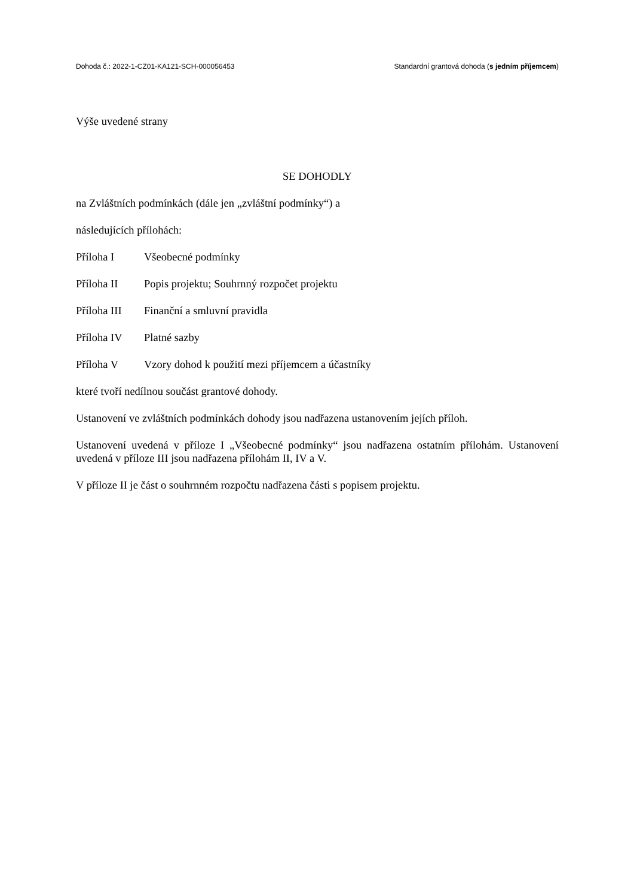Dohoda č.: 2022-1-CZ01-KA121-SCH-000056453 Standardní grantová dohoda (s jedním příjemcem)
Výše uvedené strany
SE DOHODLY
na Zvláštních podmínkách (dále jen „zvláštní podmínky“) a
následujících přílohách:
Příloha I Všeobecné podmínky
Příloha II Popis projektu; Souhrnný rozpočet projektu
Příloha III Finanční a smluvní pravidla
Příloha IV Platné sazby
Příloha V Vzory dohod k použití mezi příjemcem a účastníky
které tvoří nedílnou součást grantové dohody.
Ustanovení ve zvláštních podmínkách dohody jsou nadřazena ustanovením jejích příloh.
Ustanovení uvedená v příloze I „Všeobecné podmínky“ jsou nadřazena ostatním přílohám. Ustanovení uvedená v příloze III jsou nadřazena přílohám II, IV a V.
V příloze II je část o souhrnném rozpočtu nadřazena části s popisem projektu.